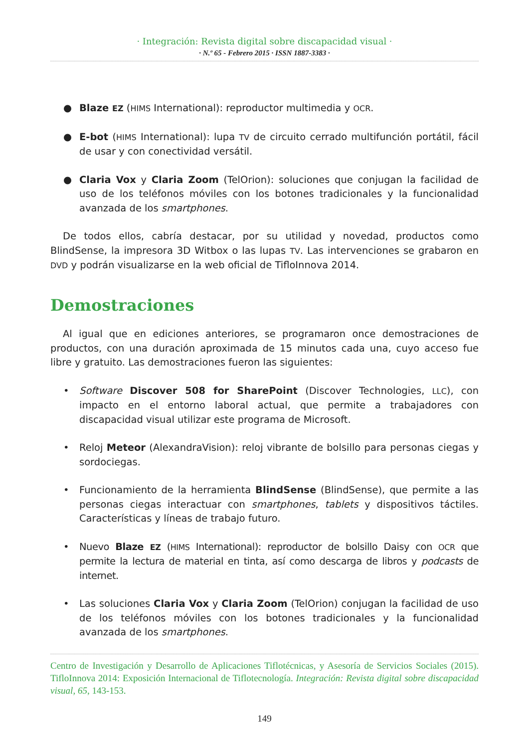· Integración: Revista digital sobre discapacidad visual ·
· N.º 65 - Febrero 2015 · ISSN 1887-3383 ·
● Blaze EZ (HIMS International): reproductor multimedia y OCR.
● E-bot (HIMS International): lupa TV de circuito cerrado multifunción portátil, fácil de usar y con conectividad versátil.
● Claria Vox y Claria Zoom (TelOrion): soluciones que conjugan la facilidad de uso de los teléfonos móviles con los botones tradicionales y la funcionalidad avanzada de los smartphones.
De todos ellos, cabría destacar, por su utilidad y novedad, productos como BlindSense, la impresora 3D Witbox o las lupas TV. Las intervenciones se grabaron en DVD y podrán visualizarse en la web oficial de TifloInnova 2014.
Demostraciones
Al igual que en ediciones anteriores, se programaron once demostraciones de productos, con una duración aproximada de 15 minutos cada una, cuyo acceso fue libre y gratuito. Las demostraciones fueron las siguientes:
• Software Discover 508 for SharePoint (Discover Technologies, LLC), con impacto en el entorno laboral actual, que permite a trabajadores con discapacidad visual utilizar este programa de Microsoft.
• Reloj Meteor (AlexandraVision): reloj vibrante de bolsillo para personas ciegas y sordociegas.
• Funcionamiento de la herramienta BlindSense (BlindSense), que permite a las personas ciegas interactuar con smartphones, tablets y dispositivos táctiles. Características y líneas de trabajo futuro.
• Nuevo Blaze EZ (HIMS International): reproductor de bolsillo Daisy con OCR que permite la lectura de material en tinta, así como descarga de libros y podcasts de internet.
• Las soluciones Claria Vox y Claria Zoom (TelOrion) conjugan la facilidad de uso de los teléfonos móviles con los botones tradicionales y la funcionalidad avanzada de los smartphones.
Centro de Investigación y Desarrollo de Aplicaciones Tiflotécnicas, y Asesoría de Servicios Sociales (2015). TifloInnova 2014: Exposición Internacional de Tiflotecnología. Integración: Revista digital sobre discapacidad visual, 65, 143-153.
149